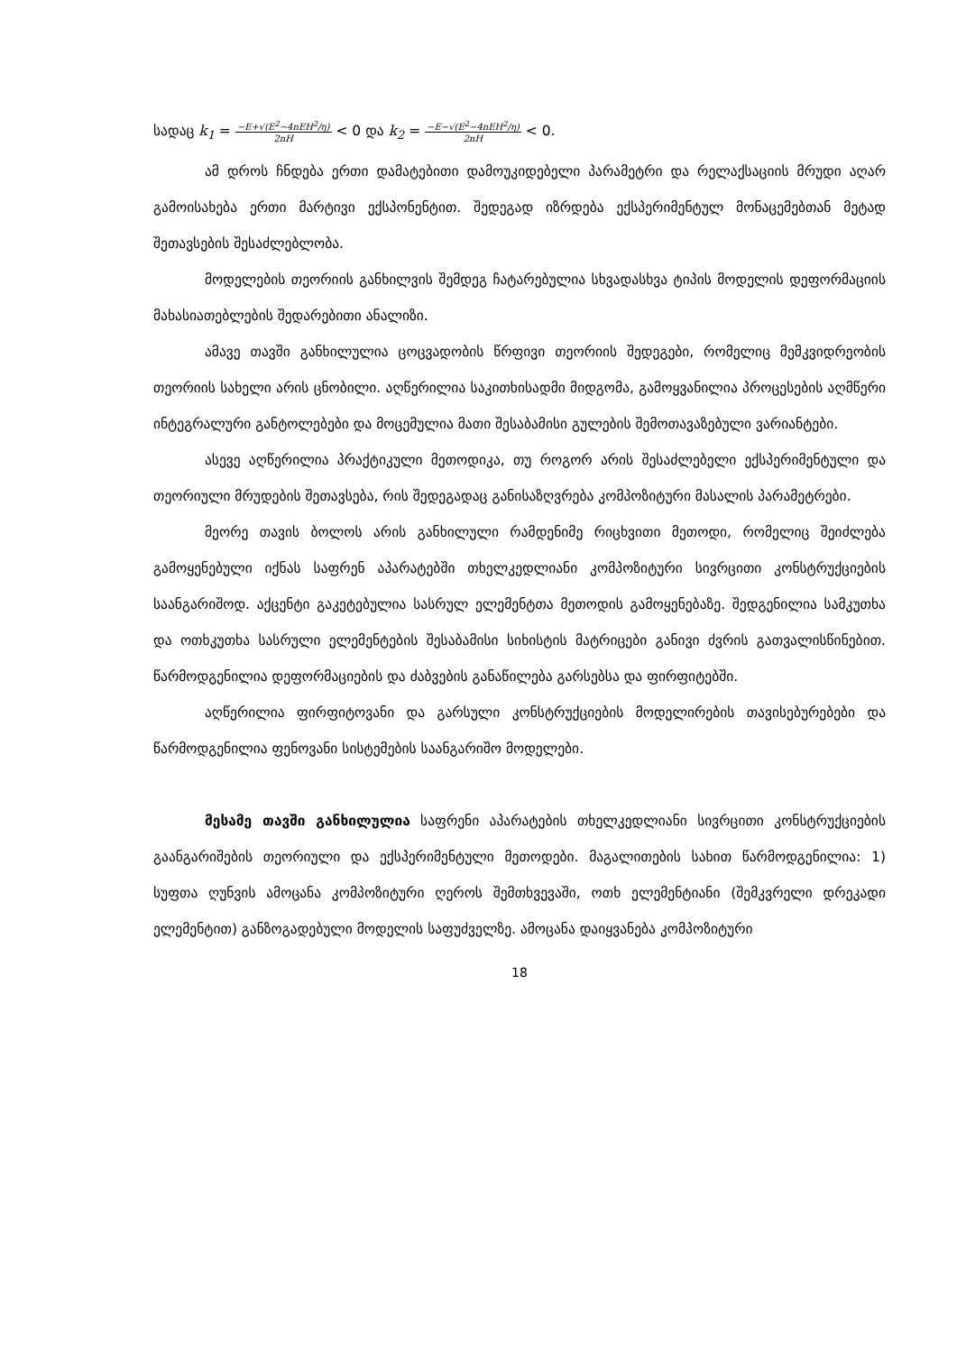სადაც k<sub>1</sub> = −E+√(E<sup>2</sup>−4nEH<sup>2</sup>/η)
2nH < 0 და k<sub>2</sub> = −E−√(E<sup>2</sup>−4nEH<sup>2</sup>/η)
2nH < 0.
ამ დროს ჩნდება ერთი დამატებითი დამოუკიდებელი პარამეტრი და რელაქსაციის მრუდი აღარ გამოისახება ერთი მარტივი ექსპონენტით. შედეგად იზრდება ექსპერიმენტულ მონაცემებთან მეტად შეთავსების შესაძლებლობა.
მოდელების თეორიის განხილვის შემდეგ ჩატარებულია სხვადასხვა ტიპის მოდელის დეფორმაციის მახასიათებლების შედარებითი ანალიზი.
ამავე თავში განხილულია ცოცვადობის წრფივი თეორიის შედეგები, რომელიც მემკვიდრეობის თეორიის სახელი არის ცნობილი. აღწერილია საკითხისადმი მიდგომა, გამოყვანილია პროცესების აღმწერი ინტეგრალური განტოლებები და მოცემულია მათი შესაბამისი გულების შემოთავაზებული ვარიანტები.
ასევე აღწერილია პრაქტიკული მეთოდიკა, თუ როგორ არის შესაძლებელი ექსპერიმენტული და თეორიული მრუდების შეთავსება, რის შედეგადაც განისაზღვრება კომპოზიტური მასალის პარამეტრები.
მეორე თავის ბოლოს არის განხილული რამდენიმე რიცხვითი მეთოდი, რომელიც შეიძლება გამოყენებული იქნას საფრენ აპარატებში თხელკედლიანი კომპოზიტური სივრცითი კონსტრუქციების საანგარიშოდ. აქცენტი გაკეტებულია სასრულ ელემენტთა მეთოდის გამოყენებაზე. შედგენილია სამკუთხა და ოთხკუთხა სასრული ელემენტების შესაბამისი სიხისტის მატრიცები განივი ძვრის გათვალისწინებით. წარმოდგენილია დეფორმაციების და ძაბვების განაწილება გარსებსა და ფირფიტებში.
აღწერილია ფირფიტოვანი და გარსული კონსტრუქციების მოდელირების თავისებურებები და წარმოდგენილია ფენოვანი სისტემების საანგარიშო მოდელები.
მესამე თავში განხილულია საფრენი აპარატების თხელკედლიანი სივრცითი კონსტრუქციების გაანგარიშების თეორიული და ექსპერიმენტული მეთოდები. მაგალითების სახით წარმოდგენილია: 1) სუფთა ღუნვის ამოცანა კომპოზიტური ღეროს შემთხვევაში, ოთხ ელემენტიანი (შემკვრელი დრეკადი ელემენტით) განზოგადებული მოდელის საფუძველზე. ამოცანა დაიყვანება კომპოზიტური
18